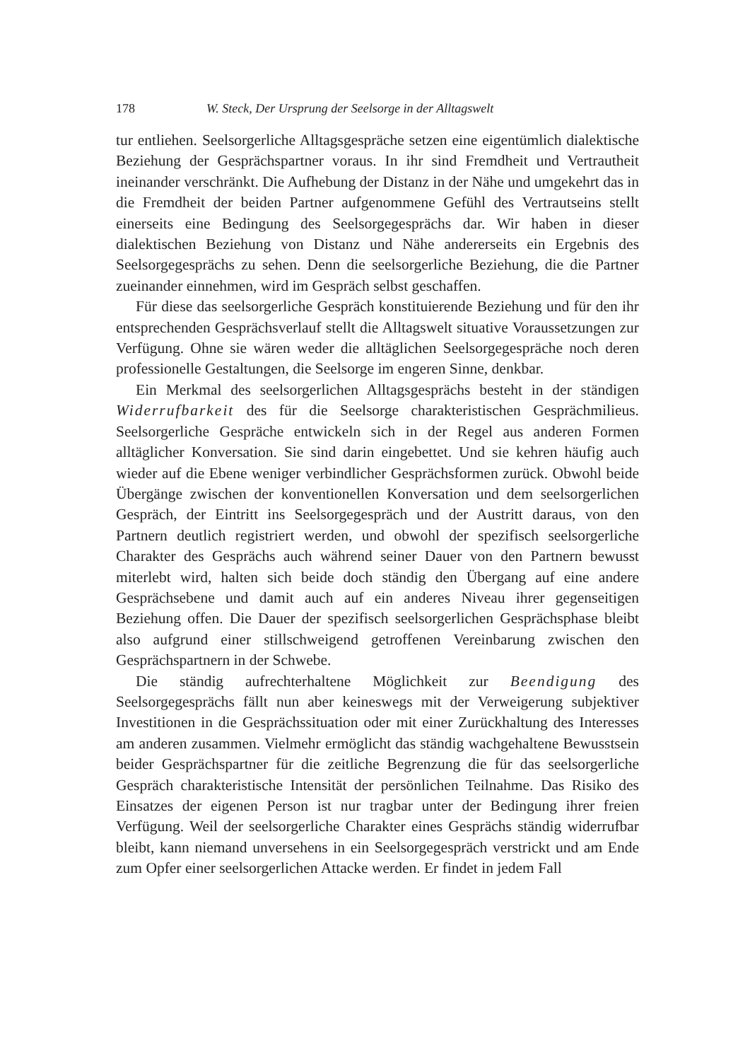178 W. Steck, Der Ursprung der Seelsorge in der Alltagswelt
tur entliehen. Seelsorgerliche Alltagsgespräche setzen eine eigentümlich dialektische Beziehung der Gesprächspartner voraus. In ihr sind Fremdheit und Vertrautheit ineinander verschränkt. Die Aufhebung der Distanz in der Nähe und umgekehrt das in die Fremdheit der beiden Partner aufgenommene Gefühl des Vertrautseins stellt einerseits eine Bedingung des Seelsorgegesprächs dar. Wir haben in dieser dialektischen Beziehung von Distanz und Nähe andererseits ein Ergebnis des Seelsorgegesprächs zu sehen. Denn die seelsorgerliche Beziehung, die die Partner zueinander einnehmen, wird im Gespräch selbst geschaffen.
Für diese das seelsorgerliche Gespräch konstituierende Beziehung und für den ihr entsprechenden Gesprächsverlauf stellt die Alltagswelt situative Voraussetzungen zur Verfügung. Ohne sie wären weder die alltäglichen Seelsorgegespräche noch deren professionelle Gestaltungen, die Seelsorge im engeren Sinne, denkbar.
Ein Merkmal des seelsorgerlichen Alltagsgesprächs besteht in der ständigen Widerrufbarkeit des für die Seelsorge charakteristischen Gesprächmilieus. Seelsorgerliche Gespräche entwickeln sich in der Regel aus anderen Formen alltäglicher Konversation. Sie sind darin eingebettet. Und sie kehren häufig auch wieder auf die Ebene weniger verbindlicher Gesprächsformen zurück. Obwohl beide Übergänge zwischen der konventionellen Konversation und dem seelsorgerlichen Gespräch, der Eintritt ins Seelsorgegespräch und der Austritt daraus, von den Partnern deutlich registriert werden, und obwohl der spezifisch seelsorgerliche Charakter des Gesprächs auch während seiner Dauer von den Partnern bewusst miterlebt wird, halten sich beide doch ständig den Übergang auf eine andere Gesprächsebene und damit auch auf ein anderes Niveau ihrer gegenseitigen Beziehung offen. Die Dauer der spezifisch seelsorgerlichen Gesprächsphase bleibt also aufgrund einer stillschweigend getroffenen Vereinbarung zwischen den Gesprächspartnern in der Schwebe.
Die ständig aufrechterhaltene Möglichkeit zur Beendigung des Seelsorgegesprächs fällt nun aber keineswegs mit der Verweigerung subjektiver Investitionen in die Gesprächssituation oder mit einer Zurückhaltung des Interesses am anderen zusammen. Vielmehr ermöglicht das ständig wachgehaltene Bewusstsein beider Gesprächspartner für die zeitliche Begrenzung die für das seelsorgerliche Gespräch charakteristische Intensität der persönlichen Teilnahme. Das Risiko des Einsatzes der eigenen Person ist nur tragbar unter der Bedingung ihrer freien Verfügung. Weil der seelsorgerliche Charakter eines Gesprächs ständig widerrufbar bleibt, kann niemand unversehens in ein Seelsorgegespräch verstrickt und am Ende zum Opfer einer seelsorgerlichen Attacke werden. Er findet in jedem Fall